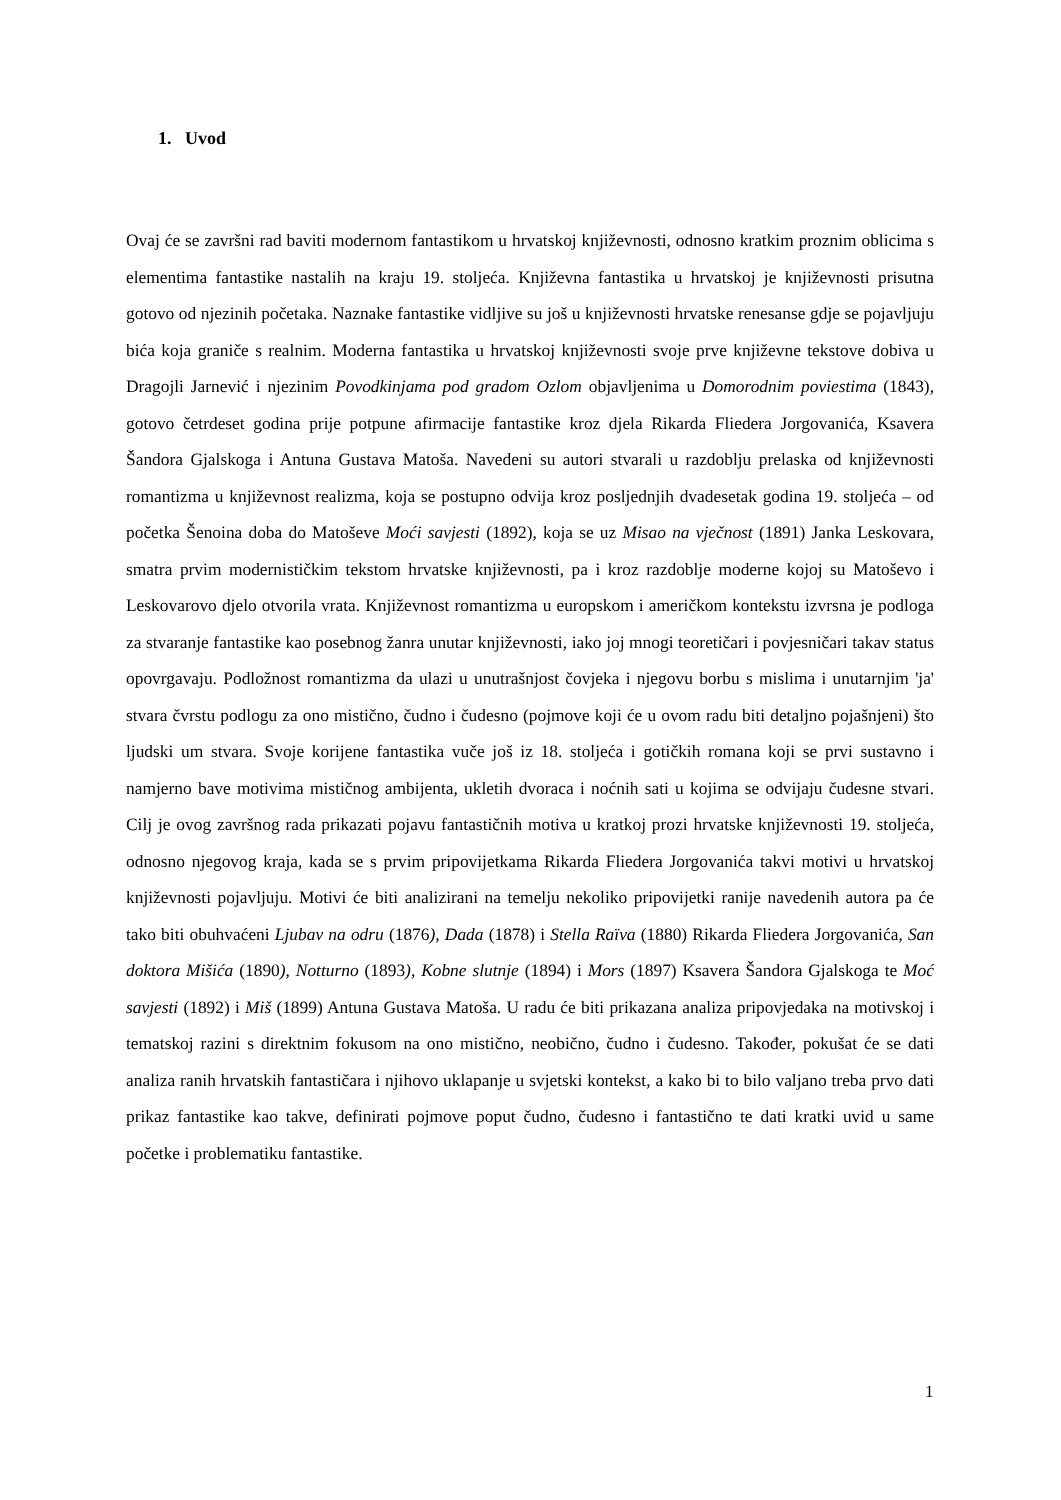1. Uvod
Ovaj će se završni rad baviti modernom fantastikom u hrvatskoj književnosti, odnosno kratkim proznim oblicima s elementima fantastike nastalih na kraju 19. stoljeća. Književna fantastika u hrvatskoj je književnosti prisutna gotovo od njezinih početaka. Naznake fantastike vidljive su još u književnosti hrvatske renesanse gdje se pojavljuju bića koja graniče s realnim. Moderna fantastika u hrvatskoj književnosti svoje prve književne tekstove dobiva u Dragojli Jarnević i njezinim Povodkinjama pod gradom Ozlom objavljenima u Domorodnim poviestima (1843), gotovo četrdeset godina prije potpune afirmacije fantastike kroz djela Rikarda Fliedera Jorgovanića, Ksavera Šandora Gjalskoga i Antuna Gustava Matoša. Navedeni su autori stvarali u razdoblju prelaska od književnosti romantizma u književnost realizma, koja se postupno odvija kroz posljednjih dvadesetak godina 19. stoljeća – od početka Šenoina doba do Matoševe Moći savjesti (1892), koja se uz Misao na vječnost (1891) Janka Leskovara, smatra prvim modernističkim tekstom hrvatske književnosti, pa i kroz razdoblje moderne kojoj su Matoševo i Leskovarovo djelo otvorila vrata. Književnost romantizma u europskom i američkom kontekstu izvrsna je podloga za stvaranje fantastike kao posebnog žanra unutar književnosti, iako joj mnogi teoretičari i povjesničari takav status opovrgavaju. Podložnost romantizma da ulazi u unutrašnjost čovjeka i njegovu borbu s mislima i unutarnjim 'ja' stvara čvrstu podlogu za ono mistično, čudno i čudesno (pojmove koji će u ovom radu biti detaljno pojašnjeni) što ljudski um stvara. Svoje korijene fantastika vuče još iz 18. stoljeća i gotičkih romana koji se prvi sustavno i namjerno bave motivima mističnog ambijenta, ukletih dvoraca i noćnih sati u kojima se odvijaju čudesne stvari. Cilj je ovog završnog rada prikazati pojavu fantastičnih motiva u kratkoj prozi hrvatske književnosti 19. stoljeća, odnosno njegovog kraja, kada se s prvim pripovijetkama Rikarda Fliedera Jorgovanića takvi motivi u hrvatskoj književnosti pojavljuju. Motivi će biti analizirani na temelju nekoliko pripovijetki ranije navedenih autora pa će tako biti obuhvaćeni Ljubav na odru (1876), Dada (1878) i Stella Raïva (1880) Rikarda Fliedera Jorgovanića, San doktora Mišića (1890), Notturno (1893), Kobne slutnje (1894) i Mors (1897) Ksavera Šandora Gjalskoga te Moć savjesti (1892) i Miš (1899) Antuna Gustava Matoša. U radu će biti prikazana analiza pripovjedaka na motivskoj i tematskoj razini s direktnim fokusom na ono mistično, neobično, čudno i čudesno. Također, pokušat će se dati analiza ranih hrvatskih fantastičara i njihovo uklapanje u svjetski kontekst, a kako bi to bilo valjano treba prvo dati prikaz fantastike kao takve, definirati pojmove poput čudno, čudesno i fantastično te dati kratki uvid u same početke i problematiku fantastike.
1